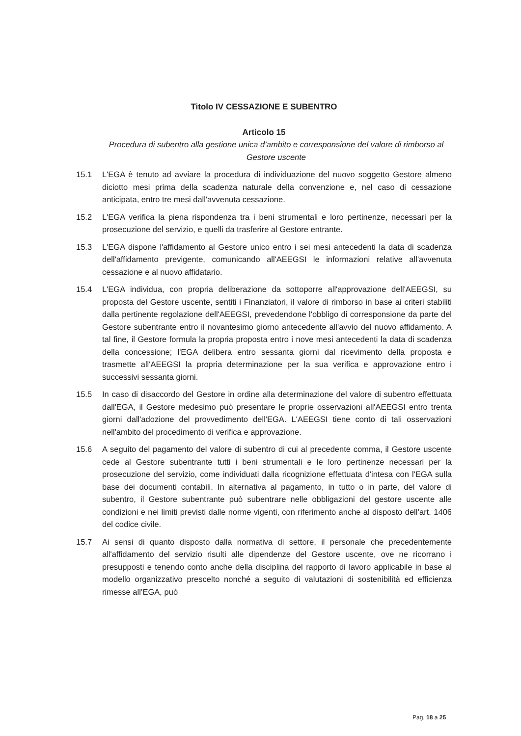Titolo IV CESSAZIONE E SUBENTRO
Articolo 15
Procedura di subentro alla gestione unica d’ambito e corresponsione del valore di rimborso al Gestore uscente
15.1 L'EGA è tenuto ad avviare la procedura di individuazione del nuovo soggetto Gestore almeno diciotto mesi prima della scadenza naturale della convenzione e, nel caso di cessazione anticipata, entro tre mesi dall'avvenuta cessazione.
15.2 L'EGA verifica la piena rispondenza tra i beni strumentali e loro pertinenze, necessari per la prosecuzione del servizio, e quelli da trasferire al Gestore entrante.
15.3 L'EGA dispone l'affidamento al Gestore unico entro i sei mesi antecedenti la data di scadenza dell'affidamento previgente, comunicando all'AEEGSI le informazioni relative all'avvenuta cessazione e al nuovo affidatario.
15.4 L'EGA individua, con propria deliberazione da sottoporre all'approvazione dell'AEEGSI, su proposta del Gestore uscente, sentiti i Finanziatori, il valore di rimborso in base ai criteri stabiliti dalla pertinente regolazione dell'AEEGSI, prevedendone l'obbligo di corresponsione da parte del Gestore subentrante entro il novantesimo giorno antecedente all'avvio del nuovo affidamento. A tal fine, il Gestore formula la propria proposta entro i nove mesi antecedenti la data di scadenza della concessione; l'EGA delibera entro sessanta giorni dal ricevimento della proposta e trasmette all'AEEGSI la propria determinazione per la sua verifica e approvazione entro i successivi sessanta giorni.
15.5 In caso di disaccordo del Gestore in ordine alla determinazione del valore di subentro effettuata dall'EGA, il Gestore medesimo può presentare le proprie osservazioni all'AEEGSI entro trenta giorni dall'adozione del provvedimento dell'EGA. L'AEEGSI tiene conto di tali osservazioni nell'ambito del procedimento di verifica e approvazione.
15.6 A seguito del pagamento del valore di subentro di cui al precedente comma, il Gestore uscente cede al Gestore subentrante tutti i beni strumentali e le loro pertinenze necessari per la prosecuzione del servizio, come individuati dalla ricognizione effettuata d'intesa con l'EGA sulla base dei documenti contabili. In alternativa al pagamento, in tutto o in parte, del valore di subentro, il Gestore subentrante può subentrare nelle obbligazioni del gestore uscente alle condizioni e nei limiti previsti dalle norme vigenti, con riferimento anche al disposto dell’art. 1406 del codice civile.
15.7 Ai sensi di quanto disposto dalla normativa di settore, il personale che precedentemente all'affidamento del servizio risulti alle dipendenze del Gestore uscente, ove ne ricorrano i presupposti e tenendo conto anche della disciplina del rapporto di lavoro applicabile in base al modello organizzativo prescelto nonché a seguito di valutazioni di sostenibilità ed efficienza rimesse all’EGA, può
Pag. 18 a 25